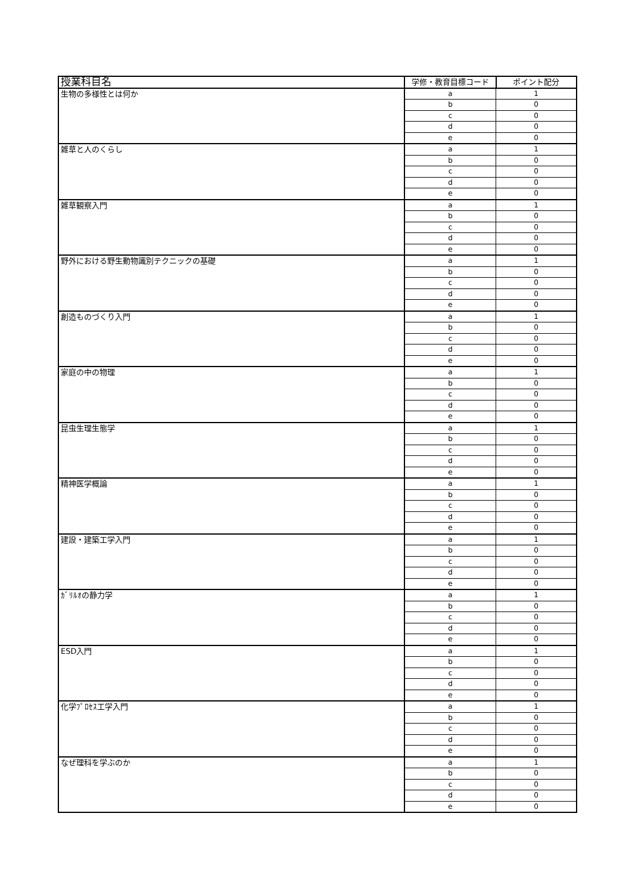| 授業科目名 | 学修・教育目標コード | ポイント配分 |
| --- | --- | --- |
| 生物の多様性とは何か | a | 1 |
| | b | 0 |
| | c | 0 |
| | d | 0 |
| | e | 0 |
| 雑草と人のくらし | a | 1 |
| | b | 0 |
| | c | 0 |
| | d | 0 |
| | e | 0 |
| 雑草観察入門 | a | 1 |
| | b | 0 |
| | c | 0 |
| | d | 0 |
| | e | 0 |
| 野外における野生動物識別テクニックの基礎 | a | 1 |
| | b | 0 |
| | c | 0 |
| | d | 0 |
| | e | 0 |
| 創造ものづくり入門 | a | 1 |
| | b | 0 |
| | c | 0 |
| | d | 0 |
| | e | 0 |
| 家庭の中の物理 | a | 1 |
| | b | 0 |
| | c | 0 |
| | d | 0 |
| | e | 0 |
| 昆虫生理生態学 | a | 1 |
| | b | 0 |
| | c | 0 |
| | d | 0 |
| | e | 0 |
| 精神医学概論 | a | 1 |
| | b | 0 |
| | c | 0 |
| | d | 0 |
| | e | 0 |
| 建設・建築工学入門 | a | 1 |
| | b | 0 |
| | c | 0 |
| | d | 0 |
| | e | 0 |
| ｶﾞﾘﾙｵの静力学 | a | 1 |
| | b | 0 |
| | c | 0 |
| | d | 0 |
| | e | 0 |
| ESD入門 | a | 1 |
| | b | 0 |
| | c | 0 |
| | d | 0 |
| | e | 0 |
| 化学ﾌﾟﾛｾｽ工学入門 | a | 1 |
| | b | 0 |
| | c | 0 |
| | d | 0 |
| | e | 0 |
| なぜ理科を学ぶのか | a | 1 |
| | b | 0 |
| | c | 0 |
| | d | 0 |
| | e | 0 |